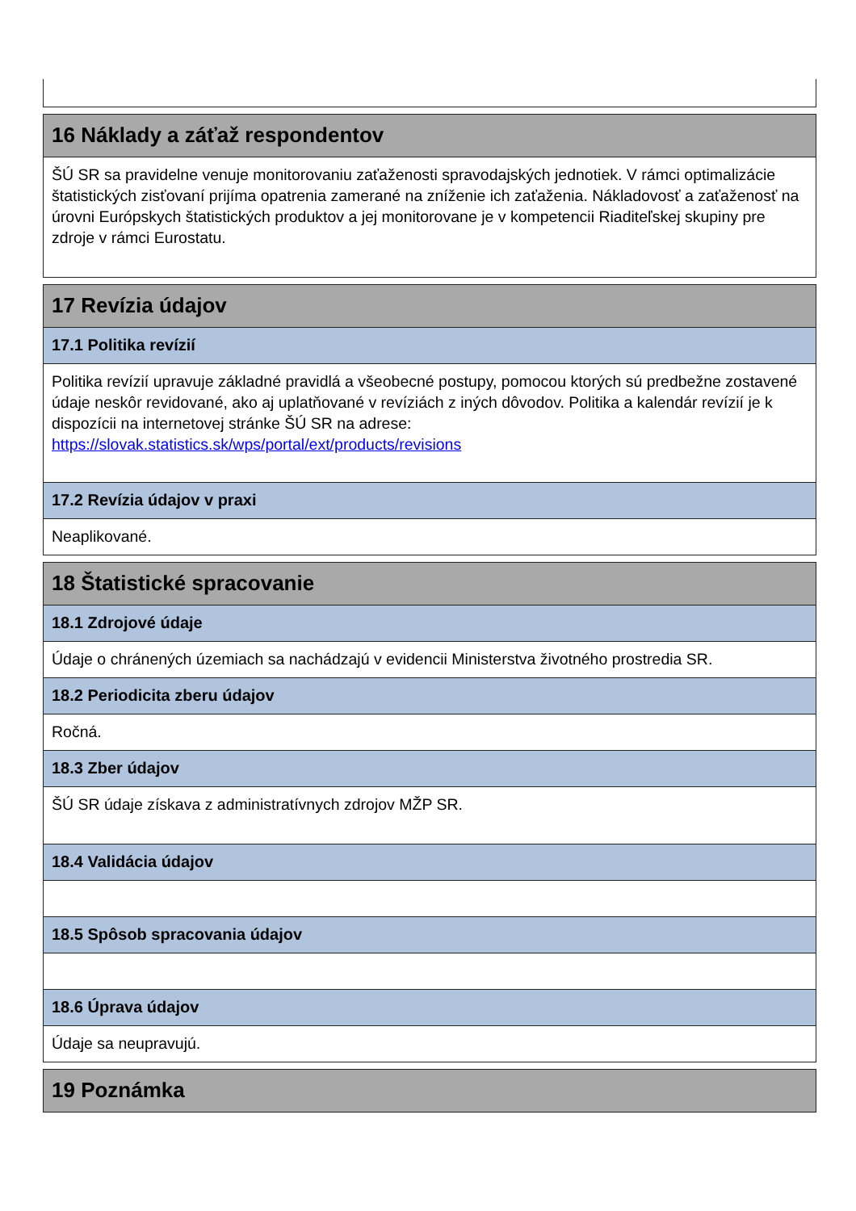16 Náklady a záťaž respondentov
ŠÚ SR sa pravidelne venuje monitorovaniu zaťaženosti spravodajských jednotiek. V rámci optimalizácie štatistických zisťovaní prijíma opatrenia zamerané na zníženie ich zaťaženia. Nákladovosť a zaťaženosť na úrovni Európskych štatistických produktov a jej monitorovane je v kompetencii Riaditeľskej skupiny pre zdroje v rámci Eurostatu.
17 Revízia údajov
17.1 Politika revízií
Politika revízií upravuje základné pravidlá a všeobecné postupy, pomocou ktorých sú predbežne zostavené údaje neskôr revidované, ako aj uplatňované v revíziách z iných dôvodov. Politika a kalendár revízií je k dispozícii na internetovej stránke ŠÚ SR na adrese: https://slovak.statistics.sk/wps/portal/ext/products/revisions
17.2 Revízia údajov v praxi
Neaplikované.
18 Štatistické spracovanie
18.1 Zdrojové údaje
Údaje o chránených územiach sa nachádzajú v evidencii Ministerstva životného prostredia SR.
18.2 Periodicita zberu údajov
Ročná.
18.3 Zber údajov
ŠÚ SR údaje získava z administratívnych zdrojov MŽP SR.
18.4 Validácia údajov
18.5 Spôsob spracovania údajov
18.6 Úprava údajov
Údaje sa neupravujú.
19 Poznámka